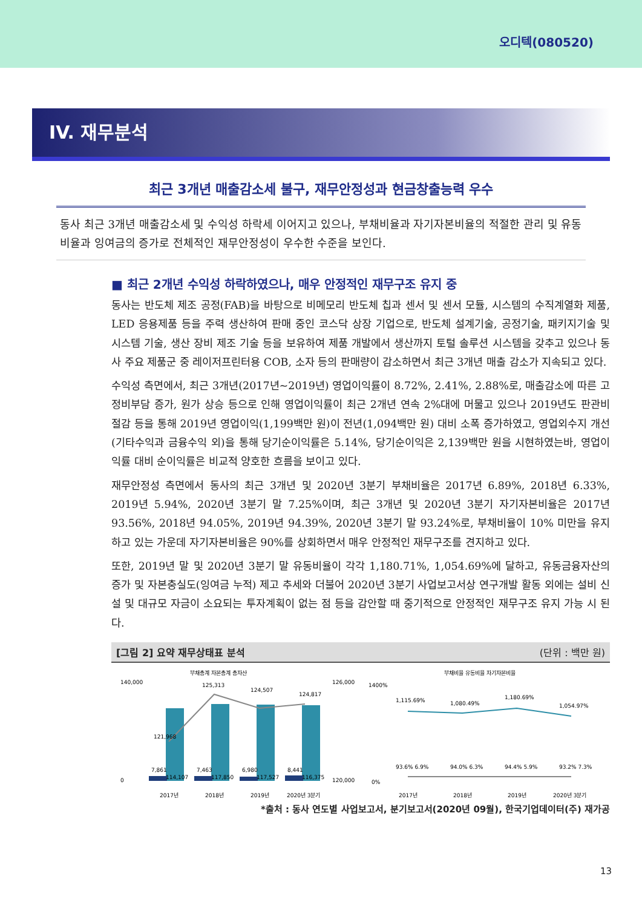오디텍(080520)
IV. 재무분석
최근 3개년 매출감소세 불구, 재무안정성과 현금창출능력 우수
동사 최근 3개년 매출감소세 및 수익성 하락세 이어지고 있으나, 부채비율과 자기자본비율의 적절한 관리 및 유동비율과 잉여금의 증가로 전체적인 재무안정성이 우수한 수준을 보인다.
■ 최근 2개년 수익성 하락하였으나, 매우 안정적인 재무구조 유지 중
동사는 반도체 제조 공정(FAB)을 바탕으로 비메모리 반도체 칩과 센서 및 센서 모듈, 시스템의 수직계열화 제품, LED 응용제품 등을 주력 생산하여 판매 중인 코스닥 상장 기업으로, 반도체 설계기술, 공정기술, 패키지기술 및 시스템 기술, 생산 장비 제조 기술 등을 보유하여 제품 개발에서 생산까지 토털 솔루션 시스템을 갖추고 있으나 동사 주요 제품군 중 레이저프린터용 COB, 소자 등의 판매량이 감소하면서 최근 3개년 매출 감소가 지속되고 있다.
수익성 측면에서, 최근 3개년(2017년~2019년) 영업이익률이 8.72%, 2.41%, 2.88%로, 매출감소에 따른 고정비부담 증가, 원가 상승 등으로 인해 영업이익률이 최근 2개년 연속 2%대에 머물고 있으나 2019년도 판관비 절감 등을 통해 2019년 영업이익(1,199백만 원)이 전년(1,094백만 원) 대비 소폭 증가하였고, 영업외수지 개선(기타수익과 금융수익 외)을 통해 당기순이익률은 5.14%, 당기순이익은 2,139백만 원을 시현하였는바, 영업이익률 대비 순이익률은 비교적 양호한 흐름을 보이고 있다.
재무안정성 측면에서 동사의 최근 3개년 및 2020년 3분기 부채비율은 2017년 6.89%, 2018년 6.33%, 2019년 5.94%, 2020년 3분기 말 7.25%이며, 최근 3개년 및 2020년 3분기 자기자본비율은 2017년 93.56%, 2018년 94.05%, 2019년 94.39%, 2020년 3분기 말 93.24%로, 부채비율이 10% 미만을 유지하고 있는 가운데 자기자본비율은 90%를 상회하면서 매우 안정적인 재무구조를 견지하고 있다.
또한, 2019년 말 및 2020년 3분기 말 유동비율이 각각 1,180.71%, 1,054.69%에 달하고, 유동금융자산의 증가 및 자본충실도(잉여금 누적) 제고 추세와 더불어 2020년 3분기 사업보고서상 연구개발 활동 외에는 설비 신설 및 대규모 자금이 소요되는 투자계획이 없는 점 등을 감안할 때 중기적으로 안정적인 재무구조 유지 가능 시 된다.
[그림 2] 요약 재무상태표 분석 (단위 : 백만 원)
부채총계 자본총계 총자산
121,968
125,313
124,507
124,817
7,861
114,107
7,463
117,850
6,980
117,527
8,441
116,375
140,000
0
126,000
120,000
2017년
2018년
2019년
2020년 3분기
부채비율 유동비율 자기자본비율
1,115.69%
1,080.49%
1,180.69%
1,054.97%
93.6% 6.9%
94.0% 6.3%
94.4% 5.9%
93.2% 7.3%
1400%
0%
2017년
2018년
2019년
2020년 3분기
*출처 : 동사 연도별 사업보고서, 분기보고서(2020년 09월), 한국기업데이터(주) 재가공
13